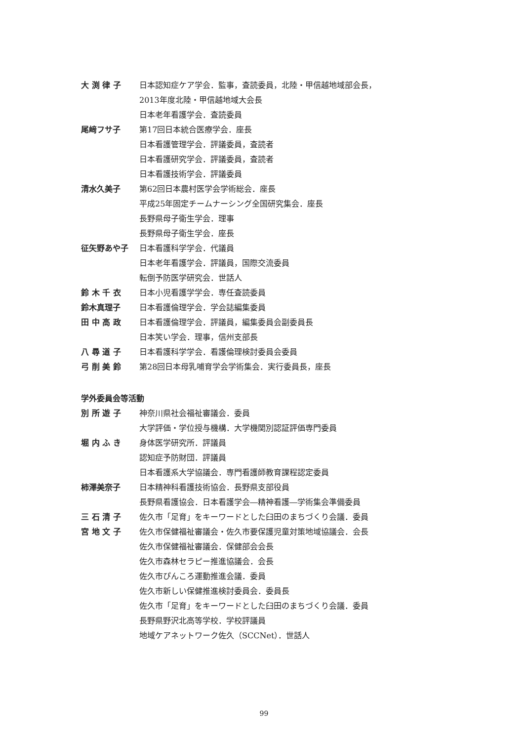大 渕 律 子 日本認知症ケア学会．監事，査読委員，北陸・甲信越地域部会長，
2013年度北陸・甲信越地域大会長
日本老年看護学会．査読委員
尾﨑フサ子 第17回日本統合医療学会．座長
日本看護管理学会．評議委員，査読者
日本看護研究学会．評議委員，査読者
日本看護技術学会．評議委員
清水久美子 第62回日本農村医学会学術総会．座長
平成25年固定チームナーシング全国研究集会．座長
長野県母子衛生学会．理事
長野県母子衛生学会．座長
征矢野あや子 日本看護科学学会．代議員
日本老年看護学会．評議員，国際交流委員
転倒予防医学研究会．世話人
鈴 木 千 衣 日本小児看護学学会．専任査読委員
鈴木真理子 日本看護倫理学会．学会誌編集委員
田 中 高 政 日本看護倫理学会．評議員，編集委員会副委員長
日本笑い学会．理事，信州支部長
八 尋 道 子 日本看護科学学会．看護倫理検討委員会委員
弓 削 美 鈴 第28回日本母乳哺育学会学術集会．実行委員長，座長
学外委員会等活動
別 所 遊 子 神奈川県社会福祉審議会．委員
大学評価・学位授与機構．大学機関別認証評価専門委員
堀 内 ふ き 身体医学研究所．評議員
認知症予防財団．評議員
日本看護系大学協議会．専門看護師教育課程認定委員
柿澤美奈子 日本精神科看護技術協会．長野県支部役員
長野県看護協会．日本看護学会―精神看護―学術集会準備委員
三 石 清 子 佐久市「足育」をキーワードとした臼田のまちづくり会議．委員
宮 地 文 子 佐久市保健福祉審議会・佐久市要保護児童対策地域協議会．会長
佐久市保健福祉審議会．保健部会会長
佐久市森林セラピー推進協議会．会長
佐久市ぴんころ運動推進会議．委員
佐久市新しい保健推進検討委員会．委員長
佐久市「足育」をキーワードとした臼田のまちづくり会議．委員
長野県野沢北高等学校．学校評議員
地域ケアネットワーク佐久（SCCNet）．世話人
99